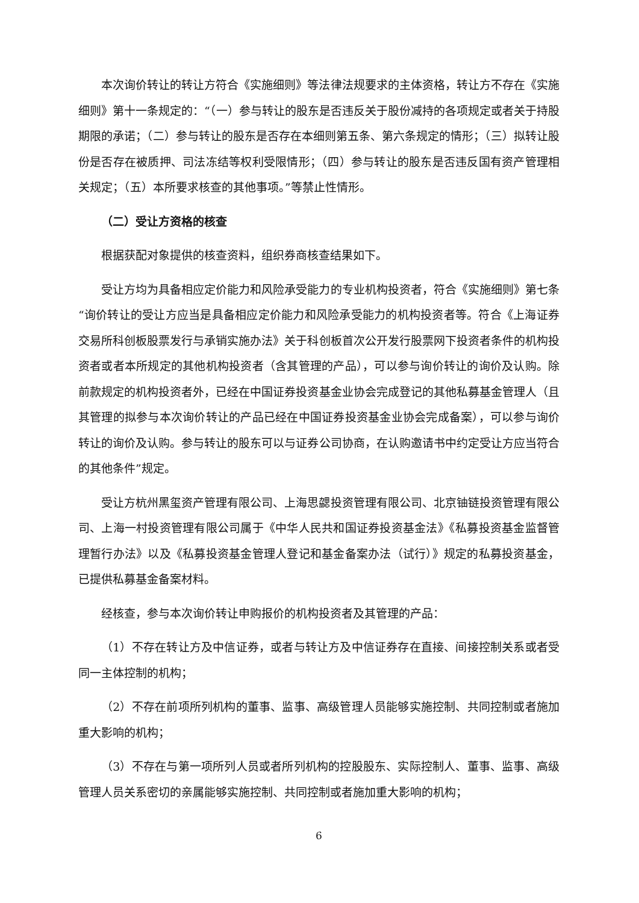本次询价转让的转让方符合《实施细则》等法律法规要求的主体资格，转让方不存在《实施细则》第十一条规定的：“（一）参与转让的股东是否违反关于股份减持的各项规定或者关于持股期限的承诺；（二）参与转让的股东是否存在本细则第五条、第六条规定的情形；（三）拟转让股份是否存在被质押、司法冻结等权利受限情形；（四）参与转让的股东是否违反国有资产管理相关规定；（五）本所要求核查的其他事项。”等禁止性情形。
（二）受让方资格的核查
根据获配对象提供的核查资料，组织券商核查结果如下。
受让方均为具备相应定价能力和风险承受能力的专业机构投资者，符合《实施细则》第七条“询价转让的受让方应当是具备相应定价能力和风险承受能力的机构投资者等。符合《上海证券交易所科创板股票发行与承销实施办法》关于科创板首次公开发行股票网下投资者条件的机构投资者或者本所规定的其他机构投资者（含其管理的产品），可以参与询价转让的询价及认购。除前款规定的机构投资者外，已经在中国证券投资基金业协会完成登记的其他私募基金管理人（且其管理的拟参与本次询价转让的产品已经在中国证券投资基金业协会完成备案），可以参与询价转让的询价及认购。参与转让的股东可以与证券公司协商，在认购邀请书中约定受让方应当符合的其他条件”规定。
受让方杭州黑玺资产管理有限公司、上海思勰投资管理有限公司、北京铀链投资管理有限公司、上海一村投资管理有限公司属于《中华人民共和国证券投资基金法》《私募投资基金监督管理暂行办法》以及《私募投资基金管理人登记和基金备案办法（试行）》规定的私募投资基金，已提供私募基金备案材料。
经核查，参与本次询价转让申购报价的机构投资者及其管理的产品：
（1）不存在转让方及中信证券，或者与转让方及中信证券存在直接、间接控制关系或者受同一主体控制的机构；
（2）不存在前项所列机构的董事、监事、高级管理人员能够实施控制、共同控制或者施加重大影响的机构；
（3）不存在与第一项所列人员或者所列机构的控股股东、实际控制人、董事、监事、高级管理人员关系密切的亲属能够实施控制、共同控制或者施加重大影响的机构；
6